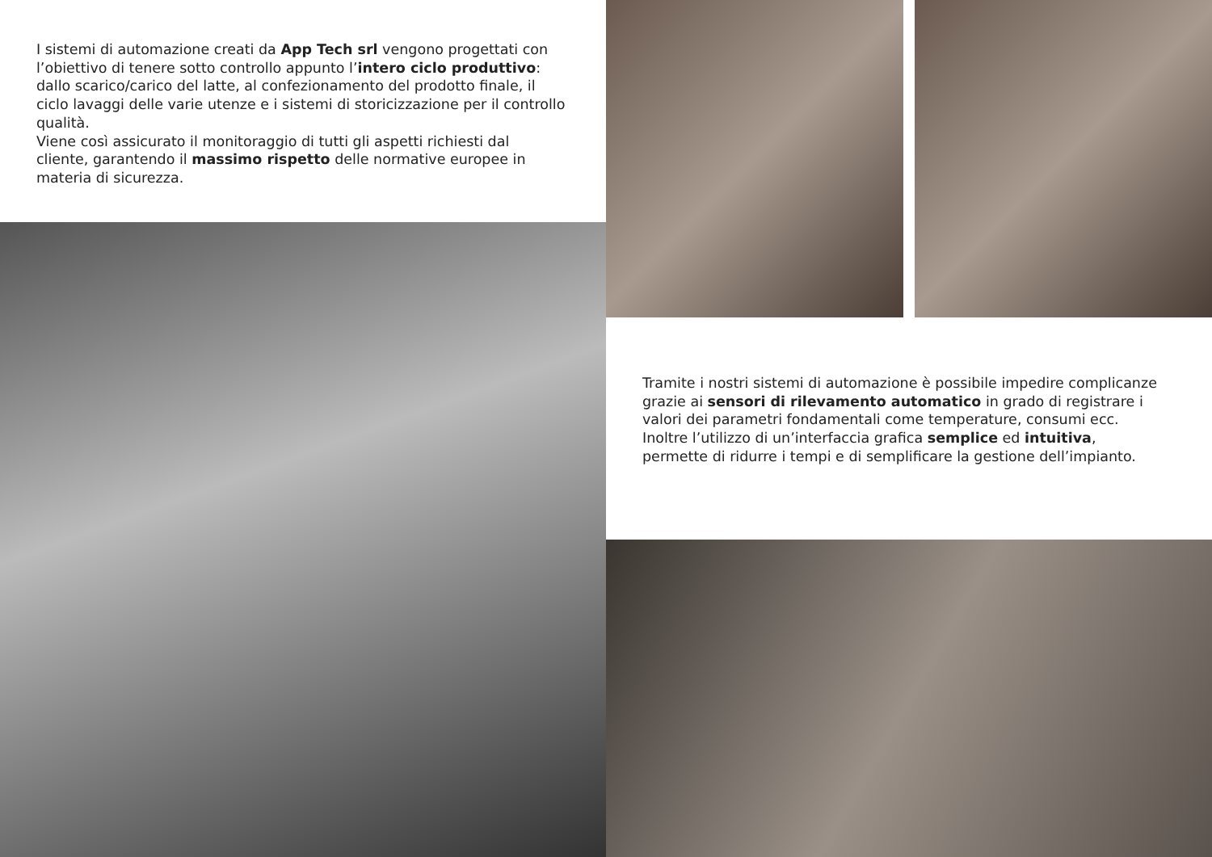I sistemi di automazione creati da App Tech srl vengono progettati con l’obiettivo di tenere sotto controllo appunto l’intero ciclo produttivo: dallo scarico/carico del latte, al confezionamento del prodotto finale, il ciclo lavaggi delle varie utenze e i sistemi di storicizzazione per il controllo qualità.
Viene così assicurato il monitoraggio di tutti gli aspetti richiesti dal cliente, garantendo il massimo rispetto delle normative europee in materia di sicurezza.
Tramite i nostri sistemi di automazione è possibile impedire complicanze grazie ai sensori di rilevamento automatico in grado di registrare i valori dei parametri fondamentali come temperature, consumi ecc.
Inoltre l’utilizzo di un’interfaccia grafica semplice ed intuitiva, permette di ridurre i tempi e di semplificare la gestione dell’impianto.